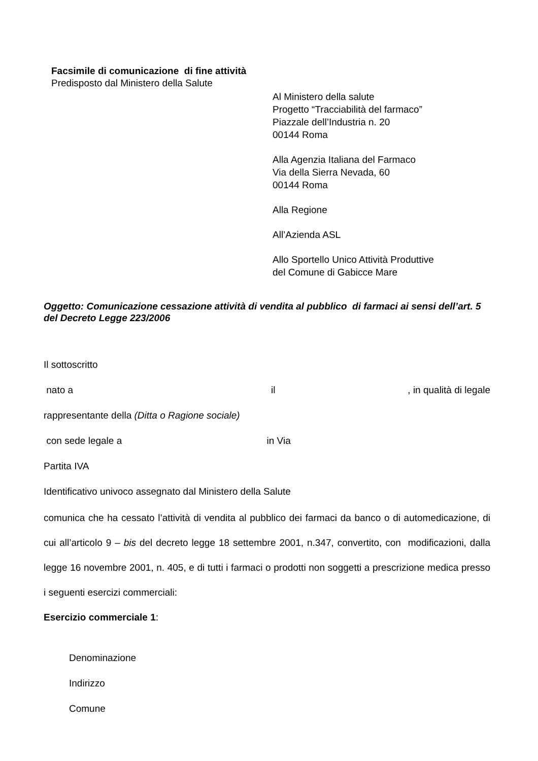Facsimile di comunicazione di fine attività
Predisposto dal Ministero della Salute
Al Ministero della salute
Progetto “Tracciabilità del farmaco”
Piazzale dell’Industria n. 20
00144 Roma
Alla Agenzia Italiana del Farmaco
Via della Sierra Nevada, 60
00144 Roma
Alla Regione
All’Azienda ASL
Allo Sportello Unico Attività Produttive
del Comune di Gabicce Mare
Oggetto: Comunicazione cessazione attività di vendita al pubblico di farmaci ai sensi dell’art. 5 del Decreto Legge 223/2006
Il sottoscritto
nato a il, in qualità di legale
rappresentante della (Ditta o Ragione sociale)
con sede legale a in Via
Partita IVA
Identificativo univoco assegnato dal Ministero della Salute
comunica che ha cessato l’attività di vendita al pubblico dei farmaci da banco o di automedicazione, di cui all’articolo 9 – bis del decreto legge 18 settembre 2001, n.347, convertito, con modificazioni, dalla legge 16 novembre 2001, n. 405, e di tutti i farmaci o prodotti non soggetti a prescrizione medica presso i seguenti esercizi commerciali:
Esercizio commerciale 1:
Denominazione
Indirizzo
Comune